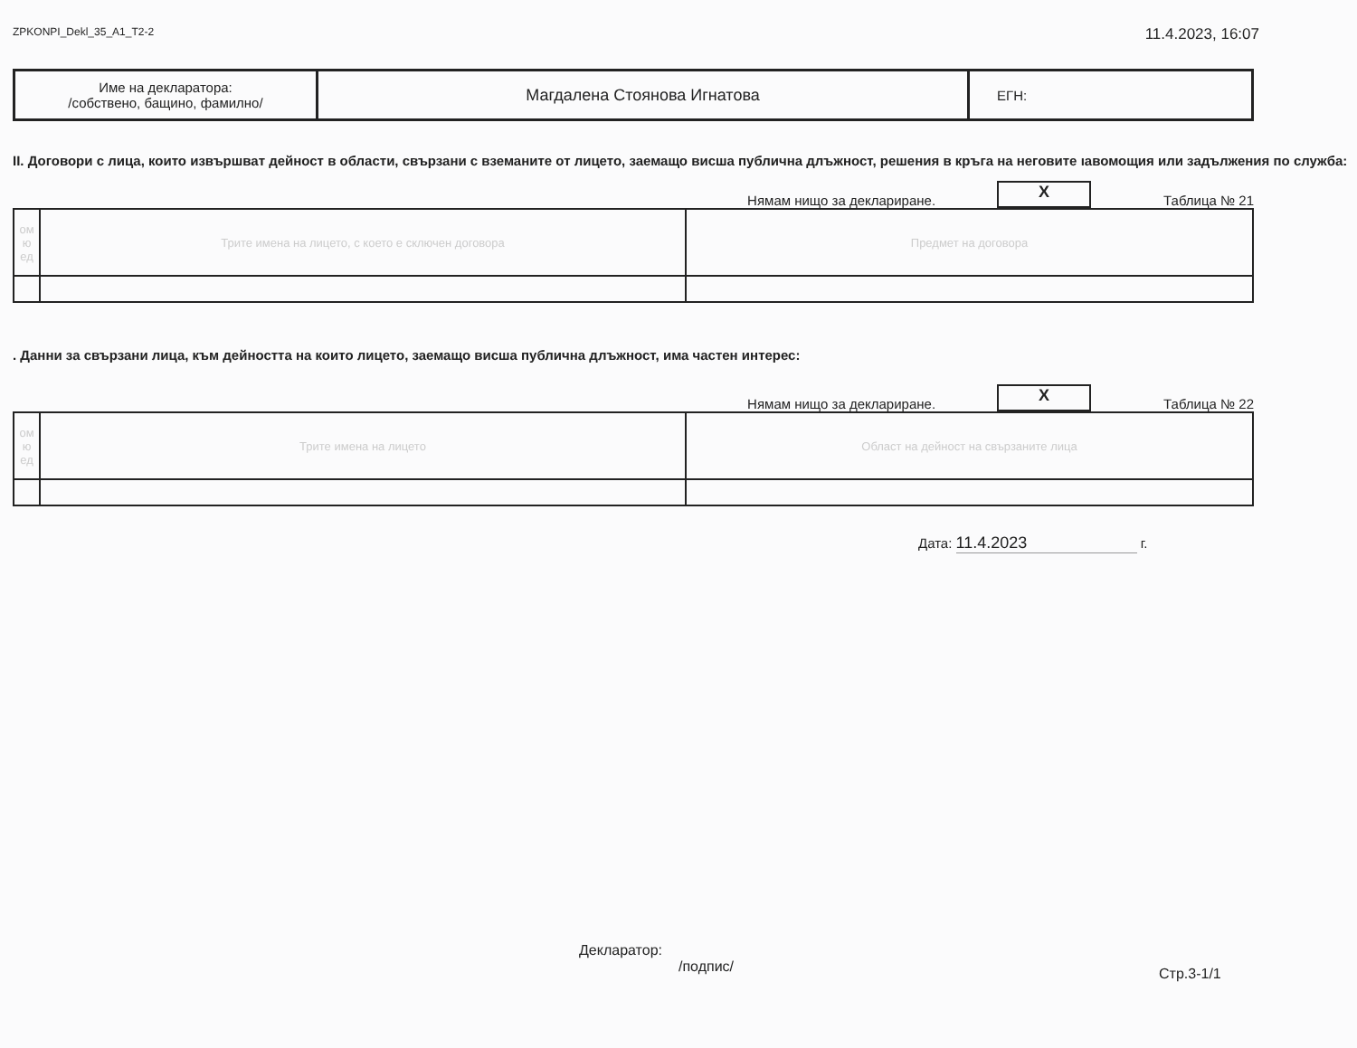ZPKONPI_Dekl_35_A1_T2-2 11.4.2023, 16:07
| Име на декларатора: /собствено, бащино, фамилно/ | Магдалена Стоянова Игнатова | ЕГН: |
II. Договори с лица, които извършват дейност в области, свързани с вземаните от лицето, заемащо висша публична длъжност, решения в кръга на неговите ıавомощия или задължения по служба:
Нямам нищо за деклариране.
X
Таблица № 21
| ом ю ед | Трите имена на лицето, с което е сключен договора | Предмет на договора |
| --- | --- | --- |
. Данни за свързани лица, към дейността на които лицето, заемащо висша публична длъжност, има частен интерес:
Нямам нищо за деклариране.
X
Таблица № 22
| ом ю ед | Трите имена на лицето | Област на дейност на свързаните лица |
| --- | --- | --- |
Дата: 11.4.2023 г.
Декларатор:
/подпис/
Стр.3-1/1